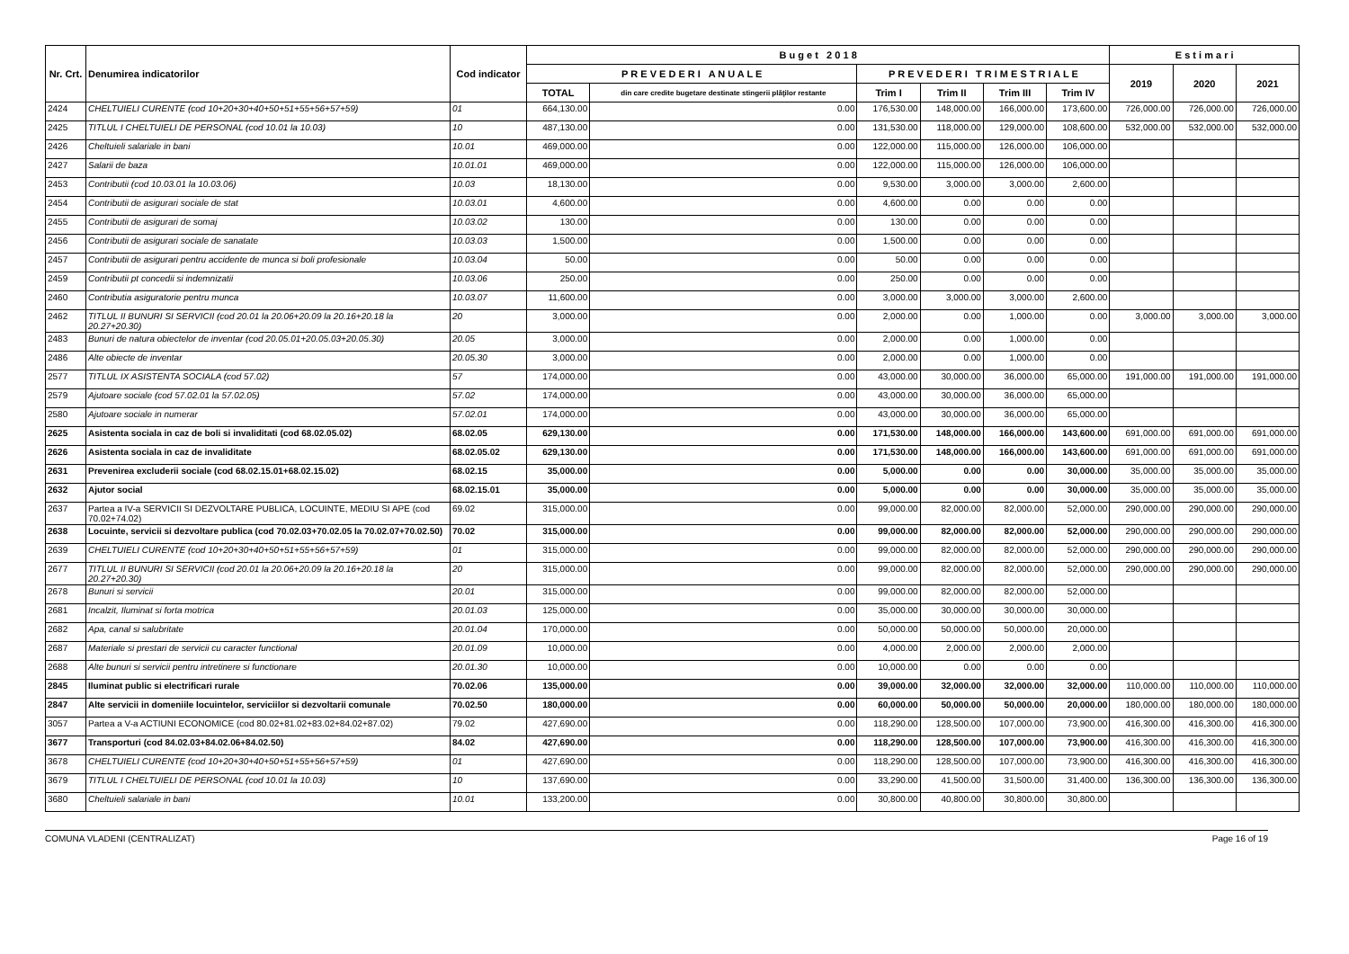| Nr. Crt. | Denumirea indicatorilor | Cod indicator | B u g e t 2 0 1 8 | | | | | | E s t i m a r i | | |
| --- | --- | --- | --- | --- | --- | --- | --- | --- | --- | --- | --- |
| | | | P R E V E D E R I A N U A L E | | P R E V E D E R I T R I M E S T R I A L E | | | | 2019 | 2020 | 2021 |
| | | | TOTAL | din care credite bugetare destinate stingerii plăţilor restante | Trim I | Trim II | Trim III | Trim IV | | | |
| 2424 | CHELTUIELI CURENTE (cod 10+20+30+40+50+51+55+56+57+59) | 01 | 664,130.00 | 0.00 | 176,530.00 | 148,000.00 | 166,000.00 | 173,600.00 | 726,000.00 | 726,000.00 | 726,000.00 |
| 2425 | TITLUL I CHELTUIELI DE PERSONAL (cod 10.01 la 10.03) | 10 | 487,130.00 | 0.00 | 131,530.00 | 118,000.00 | 129,000.00 | 108,600.00 | 532,000.00 | 532,000.00 | 532,000.00 |
| 2426 | Cheltuieli salariale in bani | 10.01 | 469,000.00 | 0.00 | 122,000.00 | 115,000.00 | 126,000.00 | 106,000.00 | | | |
| 2427 | Salarii de baza | 10.01.01 | 469,000.00 | 0.00 | 122,000.00 | 115,000.00 | 126,000.00 | 106,000.00 | | | |
| 2453 | Contributii (cod 10.03.01 la 10.03.06) | 10.03 | 18,130.00 | 0.00 | 9,530.00 | 3,000.00 | 3,000.00 | 2,600.00 | | | |
| 2454 | Contributii de asigurari sociale de stat | 10.03.01 | 4,600.00 | 0.00 | 4,600.00 | 0.00 | 0.00 | 0.00 | | | |
| 2455 | Contributii de asigurari de somaj | 10.03.02 | 130.00 | 0.00 | 130.00 | 0.00 | 0.00 | 0.00 | | | |
| 2456 | Contributii de asigurari sociale de sanatate | 10.03.03 | 1,500.00 | 0.00 | 1,500.00 | 0.00 | 0.00 | 0.00 | | | |
| 2457 | Contributii de asigurari pentru accidente de munca si boli profesionale | 10.03.04 | 50.00 | 0.00 | 50.00 | 0.00 | 0.00 | 0.00 | | | |
| 2459 | Contributii pt concedii si indemnizatii | 10.03.06 | 250.00 | 0.00 | 250.00 | 0.00 | 0.00 | 0.00 | | | |
| 2460 | Contributia asiguratorie pentru munca | 10.03.07 | 11,600.00 | 0.00 | 3,000.00 | 3,000.00 | 3,000.00 | 2,600.00 | | | |
| 2462 | TITLUL II BUNURI SI SERVICII (cod 20.01 la 20.06+20.09 la 20.16+20.18 la 20.27+20.30) | 20 | 3,000.00 | 0.00 | 2,000.00 | 0.00 | 1,000.00 | 0.00 | 3,000.00 | 3,000.00 | 3,000.00 |
| 2483 | Bunuri de natura obiectelor de inventar (cod 20.05.01+20.05.03+20.05.30) | 20.05 | 3,000.00 | 0.00 | 2,000.00 | 0.00 | 1,000.00 | 0.00 | | | |
| 2486 | Alte obiecte de inventar | 20.05.30 | 3,000.00 | 0.00 | 2,000.00 | 0.00 | 1,000.00 | 0.00 | | | |
| 2577 | TITLUL IX ASISTENTA SOCIALA (cod 57.02) | 57 | 174,000.00 | 0.00 | 43,000.00 | 30,000.00 | 36,000.00 | 65,000.00 | 191,000.00 | 191,000.00 | 191,000.00 |
| 2579 | Ajutoare sociale (cod 57.02.01 la 57.02.05) | 57.02 | 174,000.00 | 0.00 | 43,000.00 | 30,000.00 | 36,000.00 | 65,000.00 | | | |
| 2580 | Ajutoare sociale in numerar | 57.02.01 | 174,000.00 | 0.00 | 43,000.00 | 30,000.00 | 36,000.00 | 65,000.00 | | | |
| 2625 | Asistenta sociala in caz de boli si invaliditati (cod 68.02.05.02) | 68.02.05 | 629,130.00 | 0.00 | 171,530.00 | 148,000.00 | 166,000.00 | 143,600.00 | 691,000.00 | 691,000.00 | 691,000.00 |
| 2626 | Asistenta sociala in caz de invaliditate | 68.02.05.02 | 629,130.00 | 0.00 | 171,530.00 | 148,000.00 | 166,000.00 | 143,600.00 | 691,000.00 | 691,000.00 | 691,000.00 |
| 2631 | Prevenirea excluderii sociale (cod 68.02.15.01+68.02.15.02) | 68.02.15 | 35,000.00 | 0.00 | 5,000.00 | 0.00 | 0.00 | 30,000.00 | 35,000.00 | 35,000.00 | 35,000.00 |
| 2632 | Ajutor social | 68.02.15.01 | 35,000.00 | 0.00 | 5,000.00 | 0.00 | 0.00 | 30,000.00 | 35,000.00 | 35,000.00 | 35,000.00 |
| 2637 | Partea a IV-a SERVICII SI DEZVOLTARE PUBLICA, LOCUINTE, MEDIU SI APE (cod 70.02+74.02) | 69.02 | 315,000.00 | 0.00 | 99,000.00 | 82,000.00 | 82,000.00 | 52,000.00 | 290,000.00 | 290,000.00 | 290,000.00 |
| 2638 | Locuinte, servicii si dezvoltare publica (cod 70.02.03+70.02.05 la 70.02.07+70.02.50) | 70.02 | 315,000.00 | 0.00 | 99,000.00 | 82,000.00 | 82,000.00 | 52,000.00 | 290,000.00 | 290,000.00 | 290,000.00 |
| 2639 | CHELTUIELI CURENTE (cod 10+20+30+40+50+51+55+56+57+59) | 01 | 315,000.00 | 0.00 | 99,000.00 | 82,000.00 | 82,000.00 | 52,000.00 | 290,000.00 | 290,000.00 | 290,000.00 |
| 2677 | TITLUL II BUNURI SI SERVICII (cod 20.01 la 20.06+20.09 la 20.16+20.18 la 20.27+20.30) | 20 | 315,000.00 | 0.00 | 99,000.00 | 82,000.00 | 82,000.00 | 52,000.00 | 290,000.00 | 290,000.00 | 290,000.00 |
| 2678 | Bunuri si servicii | 20.01 | 315,000.00 | 0.00 | 99,000.00 | 82,000.00 | 82,000.00 | 52,000.00 | | | |
| 2681 | Incalzit, Iluminat si forta motrica | 20.01.03 | 125,000.00 | 0.00 | 35,000.00 | 30,000.00 | 30,000.00 | 30,000.00 | | | |
| 2682 | Apa, canal si salubritate | 20.01.04 | 170,000.00 | 0.00 | 50,000.00 | 50,000.00 | 50,000.00 | 20,000.00 | | | |
| 2687 | Materiale si prestari de servicii cu caracter functional | 20.01.09 | 10,000.00 | 0.00 | 4,000.00 | 2,000.00 | 2,000.00 | 2,000.00 | | | |
| 2688 | Alte bunuri si servicii pentru intretinere si functionare | 20.01.30 | 10,000.00 | 0.00 | 10,000.00 | 0.00 | 0.00 | 0.00 | | | |
| 2845 | Iluminat public si electrificari rurale | 70.02.06 | 135,000.00 | 0.00 | 39,000.00 | 32,000.00 | 32,000.00 | 32,000.00 | 110,000.00 | 110,000.00 | 110,000.00 |
| 2847 | Alte servicii in domeniile locuintelor, serviciilor si dezvoltarii comunale | 70.02.50 | 180,000.00 | 0.00 | 60,000.00 | 50,000.00 | 50,000.00 | 20,000.00 | 180,000.00 | 180,000.00 | 180,000.00 |
| 3057 | Partea a V-a ACTIUNI ECONOMICE (cod 80.02+81.02+83.02+84.02+87.02) | 79.02 | 427,690.00 | 0.00 | 118,290.00 | 128,500.00 | 107,000.00 | 73,900.00 | 416,300.00 | 416,300.00 | 416,300.00 |
| 3677 | Transporturi (cod 84.02.03+84.02.06+84.02.50) | 84.02 | 427,690.00 | 0.00 | 118,290.00 | 128,500.00 | 107,000.00 | 73,900.00 | 416,300.00 | 416,300.00 | 416,300.00 |
| 3678 | CHELTUIELI CURENTE (cod 10+20+30+40+50+51+55+56+57+59) | 01 | 427,690.00 | 0.00 | 118,290.00 | 128,500.00 | 107,000.00 | 73,900.00 | 416,300.00 | 416,300.00 | 416,300.00 |
| 3679 | TITLUL I CHELTUIELI DE PERSONAL (cod 10.01 la 10.03) | 10 | 137,690.00 | 0.00 | 33,290.00 | 41,500.00 | 31,500.00 | 31,400.00 | 136,300.00 | 136,300.00 | 136,300.00 |
| 3680 | Cheltuieli salariale in bani | 10.01 | 133,200.00 | 0.00 | 30,800.00 | 40,800.00 | 30,800.00 | 30,800.00 | | | |
COMUNA VLADENI (CENTRALIZAT) Page 16 of 19